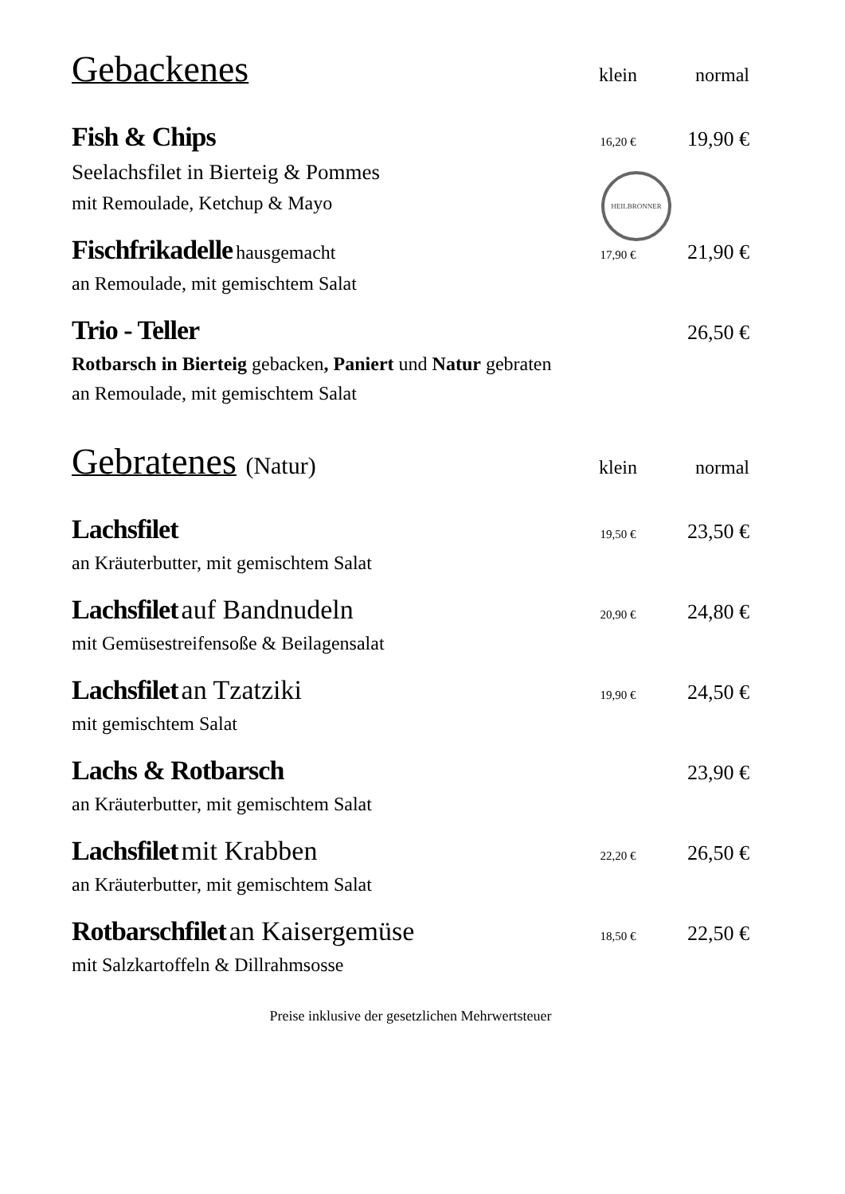HEILBRONNER
Gebackenes
klein normal
Fish & Chips
16,20 €
19,90 €
Seelachsfilet in Bierteig & Pommes
mit Remoulade, Ketchup & Mayo
Fischfrikadelle hausgemacht
17,90 €
21,90 €
an Remoulade, mit gemischtem Salat
Trio - Teller
26,50 €
Rotbarsch in Bierteig gebacken, Paniert und Natur gebraten
an Remoulade, mit gemischtem Salat
Gebratenes (Natur)
klein normal
Lachsfilet
19,50 €
23,50 €
an Kräuterbutter, mit gemischtem Salat
Lachsfilet auf Bandnudeln
20,90 €
24,80 €
mit Gemüsestreifensoße & Beilagensalat
Lachsfilet an Tzatziki
19,90 €
24,50 €
mit gemischtem Salat
Lachs & Rotbarsch
23,90 €
an Kräuterbutter, mit gemischtem Salat
Lachsfilet mit Krabben
22,20 €
26,50 €
an Kräuterbutter, mit gemischtem Salat
Rotbarschfilet an Kaisergemüse
18,50 €
22,50 €
mit Salzkartoffeln & Dillrahmsosse
Preise inklusive der gesetzlichen Mehrwertsteuer